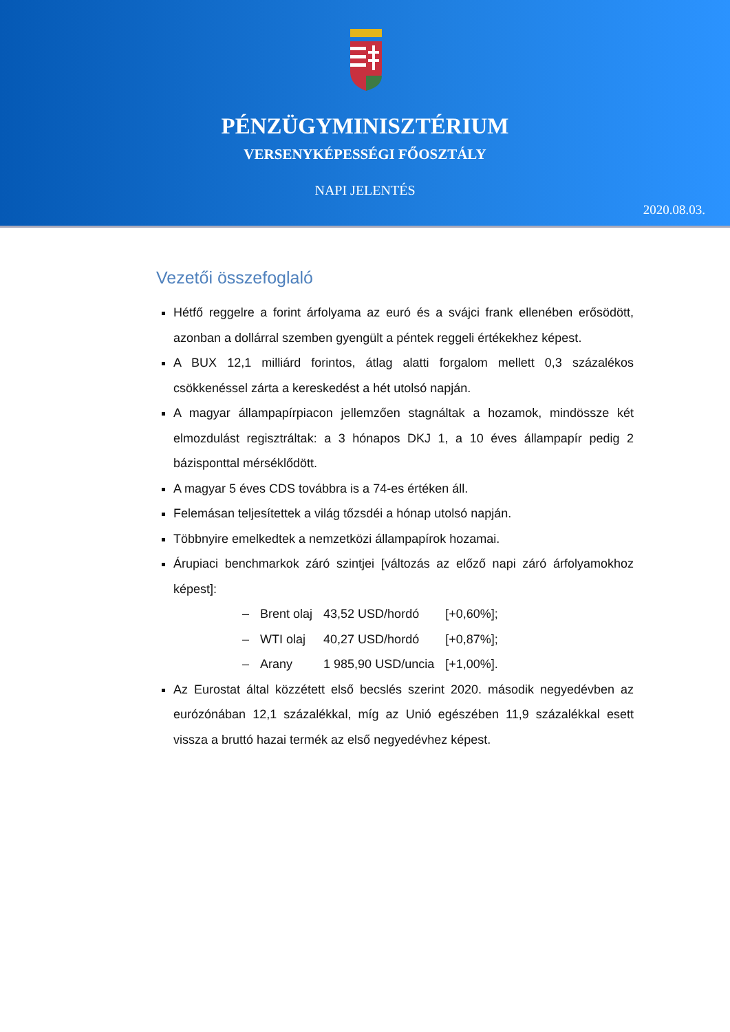PÉNZÜGYMINISZTÉRIUM
VERSENYKÉPESSÉGI FŐOSZTÁLY
NAPI JELENTÉS
2020.08.03.
Vezetői összefoglaló
Hétfő reggelre a forint árfolyama az euró és a svájci frank ellenében erősödött, azonban a dollárral szemben gyengült a péntek reggeli értékekhez képest.
A BUX 12,1 milliárd forintos, átlag alatti forgalom mellett 0,3 százalékos csökkenéssel zárta a kereskedést a hét utolsó napján.
A magyar állampapírpiacon jellemzően stagnáltak a hozamok, mindössze két elmozdulást regisztráltak: a 3 hónapos DKJ 1, a 10 éves állampapír pedig 2 bázisponttal mérséklődött.
A magyar 5 éves CDS továbbra is a 74-es értéken áll.
Felemásan teljesítettek a világ tőzsdéi a hónap utolsó napján.
Többnyire emelkedtek a nemzetközi állampapírok hozamai.
Árupiaci benchmarkok záró szintjei [változás az előző napi záró árfolyamokhoz képest]:
| – | Brent olaj | 43,52 USD/hordó | [+0,60%]; |
| – | WTI olaj | 40,27 USD/hordó | [+0,87%]; |
| – | Arany | 1 985,90 USD/uncia | [+1,00%]. |
Az Eurostat által közzétett első becslés szerint 2020. második negyedévben az eurózónában 12,1 százalékkal, míg az Unió egészében 11,9 százalékkal esett vissza a bruttó hazai termék az első negyedévhez képest.